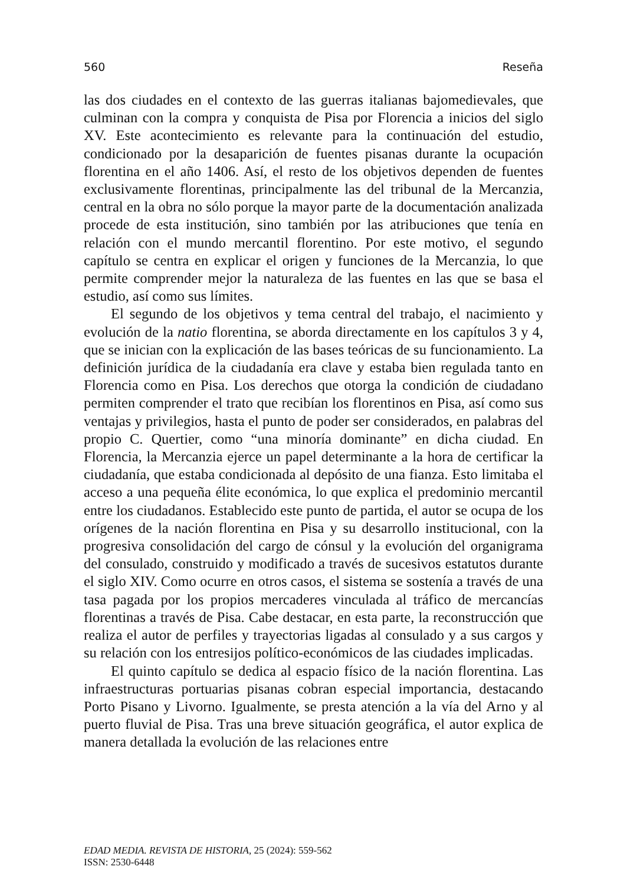560 Reseña
las dos ciudades en el contexto de las guerras italianas bajomedievales, que culminan con la compra y conquista de Pisa por Florencia a inicios del siglo XV. Este acontecimiento es relevante para la continuación del estudio, condicionado por la desaparición de fuentes pisanas durante la ocupación florentina en el año 1406. Así, el resto de los objetivos dependen de fuentes exclusivamente florentinas, principalmente las del tribunal de la Mercanzia, central en la obra no sólo porque la mayor parte de la documentación analizada procede de esta institución, sino también por las atribuciones que tenía en relación con el mundo mercantil florentino. Por este motivo, el segundo capítulo se centra en explicar el origen y funciones de la Mercanzia, lo que permite comprender mejor la naturaleza de las fuentes en las que se basa el estudio, así como sus límites.
El segundo de los objetivos y tema central del trabajo, el nacimiento y evolución de la natio florentina, se aborda directamente en los capítulos 3 y 4, que se inician con la explicación de las bases teóricas de su funcionamiento. La definición jurídica de la ciudadanía era clave y estaba bien regulada tanto en Florencia como en Pisa. Los derechos que otorga la condición de ciudadano permiten comprender el trato que recibían los florentinos en Pisa, así como sus ventajas y privilegios, hasta el punto de poder ser considerados, en palabras del propio C. Quertier, como “una minoría dominante” en dicha ciudad. En Florencia, la Mercanzia ejerce un papel determinante a la hora de certificar la ciudadanía, que estaba condicionada al depósito de una fianza. Esto limitaba el acceso a una pequeña élite económica, lo que explica el predominio mercantil entre los ciudadanos. Establecido este punto de partida, el autor se ocupa de los orígenes de la nación florentina en Pisa y su desarrollo institucional, con la progresiva consolidación del cargo de cónsul y la evolución del organigrama del consulado, construido y modificado a través de sucesivos estatutos durante el siglo XIV. Como ocurre en otros casos, el sistema se sostenía a través de una tasa pagada por los propios mercaderes vinculada al tráfico de mercancías florentinas a través de Pisa. Cabe destacar, en esta parte, la reconstrucción que realiza el autor de perfiles y trayectorias ligadas al consulado y a sus cargos y su relación con los entresijos político-económicos de las ciudades implicadas.
El quinto capítulo se dedica al espacio físico de la nación florentina. Las infraestructuras portuarias pisanas cobran especial importancia, destacando Porto Pisano y Livorno. Igualmente, se presta atención a la vía del Arno y al puerto fluvial de Pisa. Tras una breve situación geográfica, el autor explica de manera detallada la evolución de las relaciones entre
EDAD MEDIA. REVISTA DE HISTORIA, 25 (2024): 559-562
ISSN: 2530-6448